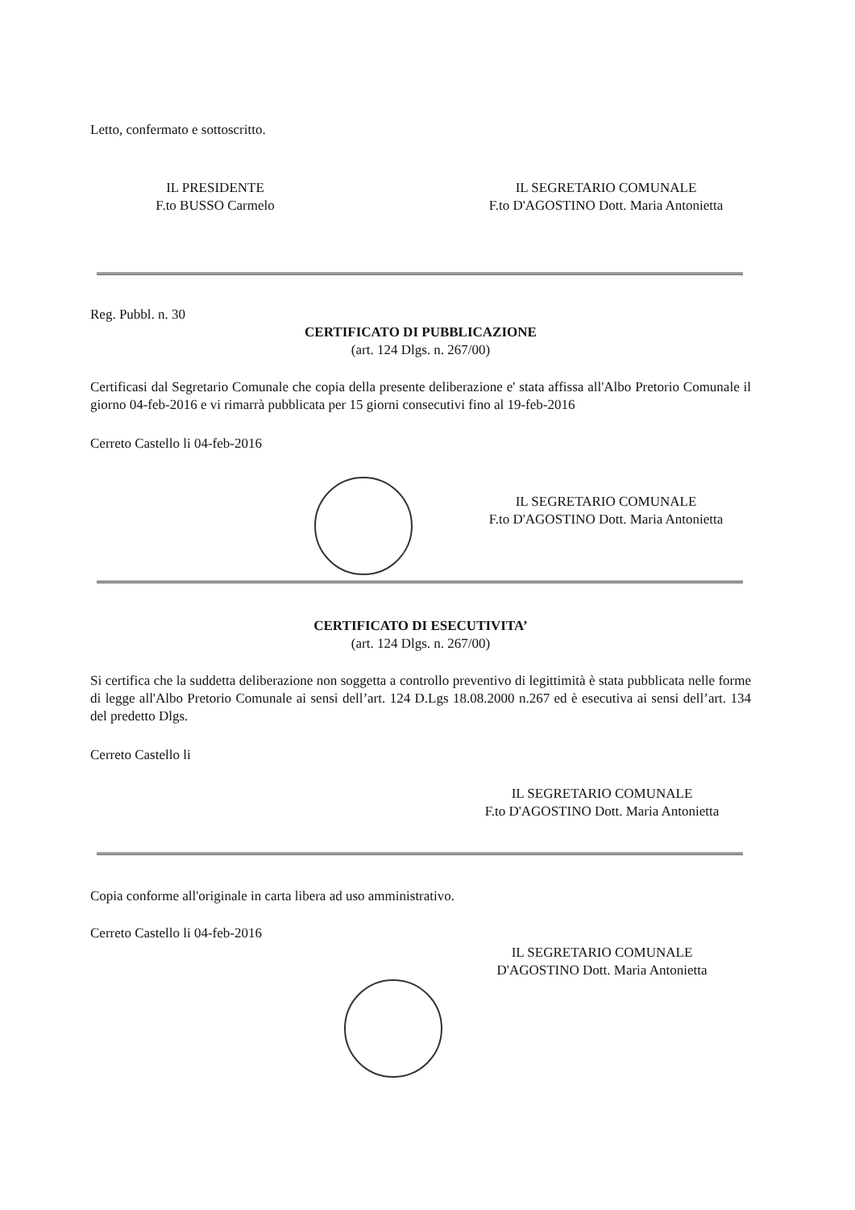Letto, confermato e sottoscritto.
IL PRESIDENTE
F.to BUSSO Carmelo
IL SEGRETARIO COMUNALE
F.to D'AGOSTINO Dott. Maria Antonietta
Reg. Pubbl. n. 30
CERTIFICATO DI PUBBLICAZIONE
(art. 124 Dlgs. n. 267/00)
Certificasi dal Segretario Comunale che copia della presente deliberazione e' stata affissa all'Albo Pretorio Comunale il giorno 04-feb-2016 e vi rimarrà pubblicata per 15 giorni consecutivi fino al 19-feb-2016
Cerreto Castello li 04-feb-2016
IL SEGRETARIO COMUNALE
F.to D'AGOSTINO Dott. Maria Antonietta
CERTIFICATO DI ESECUTIVITA’
(art. 124 Dlgs. n. 267/00)
Si certifica che la suddetta deliberazione non soggetta a controllo preventivo di legittimità è stata pubblicata nelle forme di legge all'Albo Pretorio Comunale ai sensi dell’art. 124 D.Lgs 18.08.2000 n.267 ed è esecutiva ai sensi dell’art. 134 del predetto Dlgs.
Cerreto Castello li
IL SEGRETARIO COMUNALE
F.to D'AGOSTINO Dott. Maria Antonietta
Copia conforme all'originale in carta libera ad uso amministrativo.
Cerreto Castello li 04-feb-2016
IL SEGRETARIO COMUNALE
D'AGOSTINO Dott. Maria Antonietta